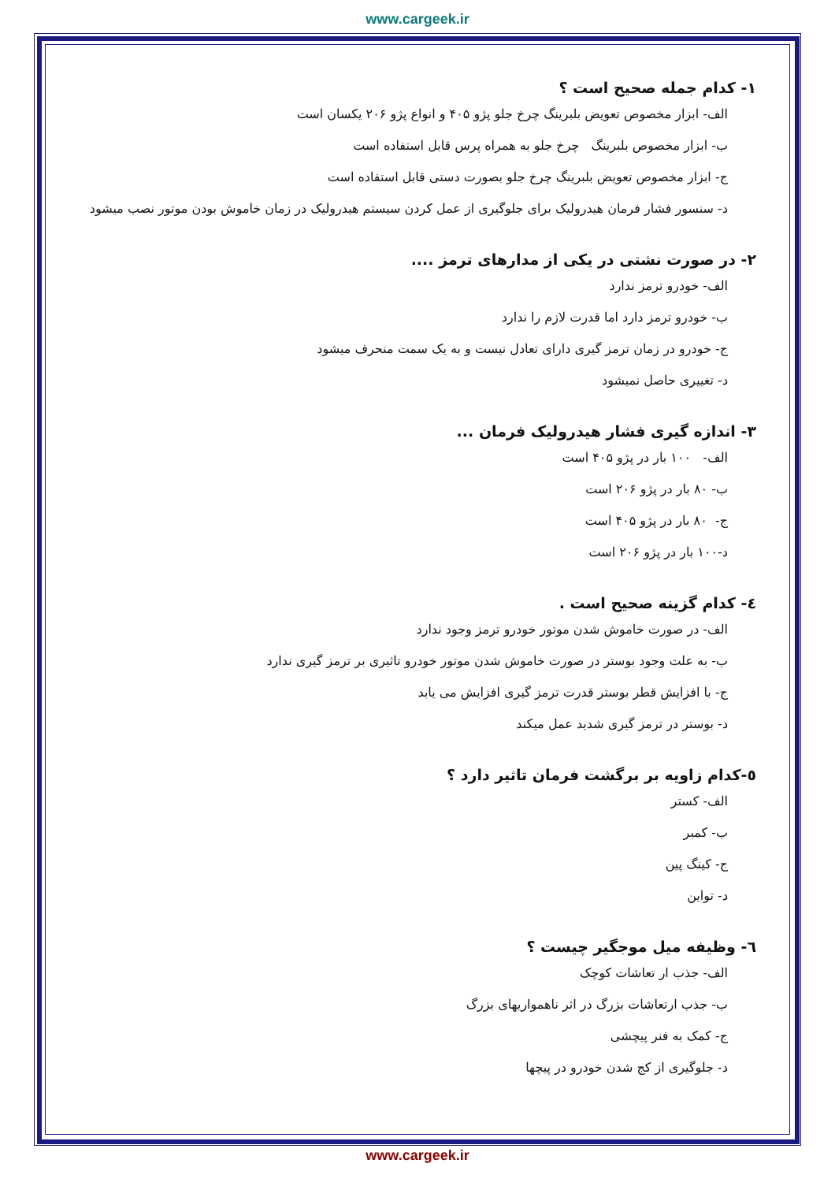www.cargeek.ir
١- کدام جمله صحیح است ؟
الف- ابزار مخصوص تعویض بلبرینگ چرخ جلو پژو ۴۰۵ و انواع پژو ۲۰۶ یکسان است
ب- ابزار مخصوص بلبرینگ چرخ جلو به همراه پرس قابل استفاده است
ج- ابزار مخصوص تعویض بلبرینگ چرخ جلو بصورت دستی قابل استفاده است
د- سنسور فشار فرمان هیدرولیک برای جلوگیری از عمل کردن سیستم هیدرولیک در زمان خاموش بودن موتور نصب میشود
٢- در صورت نشتی در یکی از مدارهای ترمز ....
الف- خودرو ترمز ندارد
ب- خودرو ترمز دارد اما قدرت لازم را ندارد
ج- خودرو در زمان ترمز گیری دارای تعادل نیست و به یک سمت منحرف میشود
د- تغییری حاصل نمیشود
٣- اندازه گیری فشار هیدرولیک فرمان ...
الف- ۱۰۰ بار در پژو ۴۰۵ است
ب- ۸۰ بار در پژو ۲۰۶ است
ج- ۸۰ بار در پژو ۴۰۵ است
د-۱۰۰ بار در پژو ۲۰۶ است
٤- کدام گزینه صحیح است .
الف- در صورت خاموش شدن موتور خودرو ترمز وجود ندارد
ب- به علت وجود بوستر در صورت خاموش شدن موتور خودرو تاثیری بر ترمز گیری ندارد
ج- با افزایش قطر بوستر قدرت ترمز گیری افزایش می یابد
د- بوستر در ترمز گیری شدید عمل میکند
٥-کدام زاویه بر برگشت فرمان تاثیر دارد ؟
الف- کستر
ب- کمبر
ج- کینگ پین
د- تواین
٦- وظیفه میل موجگیر چیست ؟
الف- جذب ار تعاشات کوچک
ب- جذب ارتعاشات بزرگ در اثر ناهمواریهای بزرگ
ج- کمک به فنر پیچشی
د- جلوگیری از کج شدن خودرو در پیچها
www.cargeek.ir